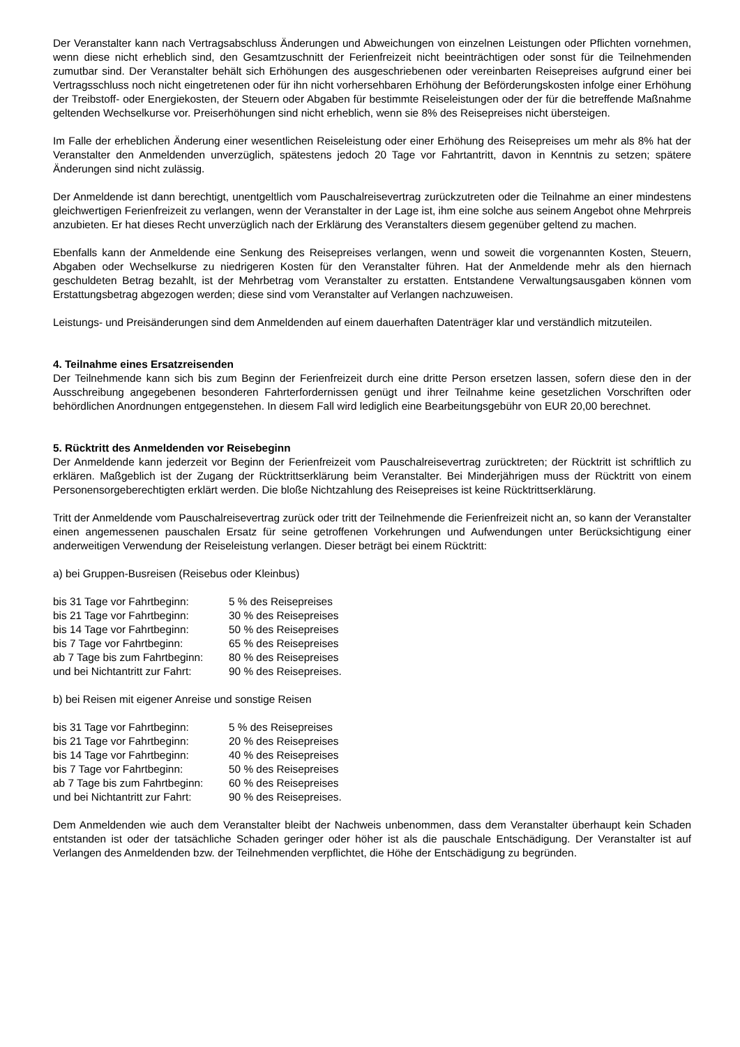Der Veranstalter kann nach Vertragsabschluss Änderungen und Abweichungen von einzelnen Leistungen oder Pflichten vornehmen, wenn diese nicht erheblich sind, den Gesamtzuschnitt der Ferienfreizeit nicht beeinträchtigen oder sonst für die Teilnehmenden zumutbar sind. Der Veranstalter behält sich Erhöhungen des ausgeschriebenen oder vereinbarten Reisepreises aufgrund einer bei Vertragsschluss noch nicht eingetretenen oder für ihn nicht vorhersehbaren Erhöhung der Beförderungskosten infolge einer Erhöhung der Treibstoff- oder Energiekosten, der Steuern oder Abgaben für bestimmte Reiseleistungen oder der für die betreffende Maßnahme geltenden Wechselkurse vor. Preiserhöhungen sind nicht erheblich, wenn sie 8% des Reisepreises nicht übersteigen.
Im Falle der erheblichen Änderung einer wesentlichen Reiseleistung oder einer Erhöhung des Reisepreises um mehr als 8% hat der Veranstalter den Anmeldenden unverzüglich, spätestens jedoch 20 Tage vor Fahrtantritt, davon in Kenntnis zu setzen; spätere Änderungen sind nicht zulässig.
Der Anmeldende ist dann berechtigt, unentgeltlich vom Pauschalreisevertrag zurückzutreten oder die Teilnahme an einer mindestens gleichwertigen Ferienfreizeit zu verlangen, wenn der Veranstalter in der Lage ist, ihm eine solche aus seinem Angebot ohne Mehrpreis anzubieten. Er hat dieses Recht unverzüglich nach der Erklärung des Veranstalters diesem gegenüber geltend zu machen.
Ebenfalls kann der Anmeldende eine Senkung des Reisepreises verlangen, wenn und soweit die vorgenannten Kosten, Steuern, Abgaben oder Wechselkurse zu niedrigeren Kosten für den Veranstalter führen. Hat der Anmeldende mehr als den hiernach geschuldeten Betrag bezahlt, ist der Mehrbetrag vom Veranstalter zu erstatten. Entstandene Verwaltungsausgaben können vom Erstattungsbetrag abgezogen werden; diese sind vom Veranstalter auf Verlangen nachzuweisen.
Leistungs- und Preisänderungen sind dem Anmeldenden auf einem dauerhaften Datenträger klar und verständlich mitzuteilen.
4. Teilnahme eines Ersatzreisenden
Der Teilnehmende kann sich bis zum Beginn der Ferienfreizeit durch eine dritte Person ersetzen lassen, sofern diese den in der Ausschreibung angegebenen besonderen Fahrterfordernissen genügt und ihrer Teilnahme keine gesetzlichen Vorschriften oder behördlichen Anordnungen entgegenstehen. In diesem Fall wird lediglich eine Bearbeitungsgebühr von EUR 20,00 berechnet.
5. Rücktritt des Anmeldenden vor Reisebeginn
Der Anmeldende kann jederzeit vor Beginn der Ferienfreizeit vom Pauschalreisevertrag zurücktreten; der Rücktritt ist schriftlich zu erklären. Maßgeblich ist der Zugang der Rücktrittserklärung beim Veranstalter. Bei Minderjährigen muss der Rücktritt von einem Personensorgeberechtigten erklärt werden. Die bloße Nichtzahlung des Reisepreises ist keine Rücktrittserklärung.
Tritt der Anmeldende vom Pauschalreisevertrag zurück oder tritt der Teilnehmende die Ferienfreizeit nicht an, so kann der Veranstalter einen angemessenen pauschalen Ersatz für seine getroffenen Vorkehrungen und Aufwendungen unter Berücksichtigung einer anderweitigen Verwendung der Reiseleistung verlangen. Dieser beträgt bei einem Rücktritt:
a) bei Gruppen-Busreisen (Reisebus oder Kleinbus)
| bis 31 Tage vor Fahrtbeginn: | 5 % des Reisepreises |
| bis 21 Tage vor Fahrtbeginn: | 30 % des Reisepreises |
| bis 14 Tage vor Fahrtbeginn: | 50 % des Reisepreises |
| bis 7 Tage vor Fahrtbeginn: | 65 % des Reisepreises |
| ab 7 Tage bis zum Fahrtbeginn: | 80 % des Reisepreises |
| und bei Nichtantritt zur Fahrt: | 90 % des Reisepreises. |
b) bei Reisen mit eigener Anreise und sonstige Reisen
| bis 31 Tage vor Fahrtbeginn: | 5 % des Reisepreises |
| bis 21 Tage vor Fahrtbeginn: | 20 % des Reisepreises |
| bis 14 Tage vor Fahrtbeginn: | 40 % des Reisepreises |
| bis 7 Tage vor Fahrtbeginn: | 50 % des Reisepreises |
| ab 7 Tage bis zum Fahrtbeginn: | 60 % des Reisepreises |
| und bei Nichtantritt zur Fahrt: | 90 % des Reisepreises. |
Dem Anmeldenden wie auch dem Veranstalter bleibt der Nachweis unbenommen, dass dem Veranstalter überhaupt kein Schaden entstanden ist oder der tatsächliche Schaden geringer oder höher ist als die pauschale Entschädigung. Der Veranstalter ist auf Verlangen des Anmeldenden bzw. der Teilnehmenden verpflichtet, die Höhe der Entschädigung zu begründen.